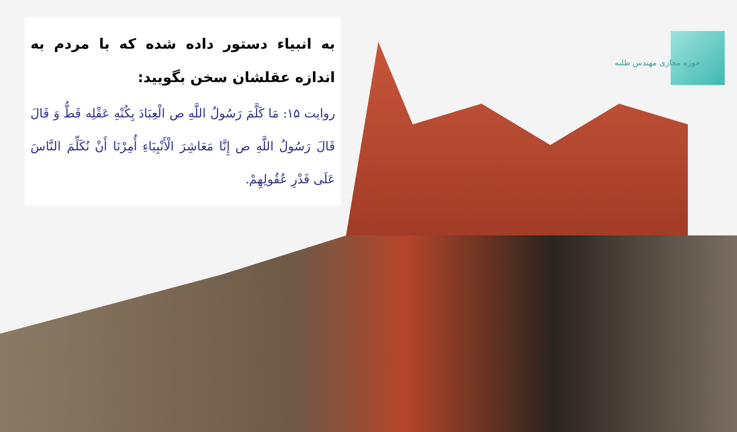حوزه مجازی مهندس طلبه
به انبیاء دستور داده شده که با مردم به اندازه عقلشان سخن بگویید:
روایت ۱۵: مَا كَلَّمَ رَسُولُ اللَّهِ ص الْعِبَادَ بِكُنْهِ عَقْلِه قَطُّ وَ قَالَ قَالَ رَسُولُ اللَّهِ ص إِنَّا مَعَاشِرَ الْأَنْبِيَاءِ أُمِرْنَا أَنْ نُكَلِّمَ النَّاسَ عَلَى قَدْرِ عُقُولِهِمْ.